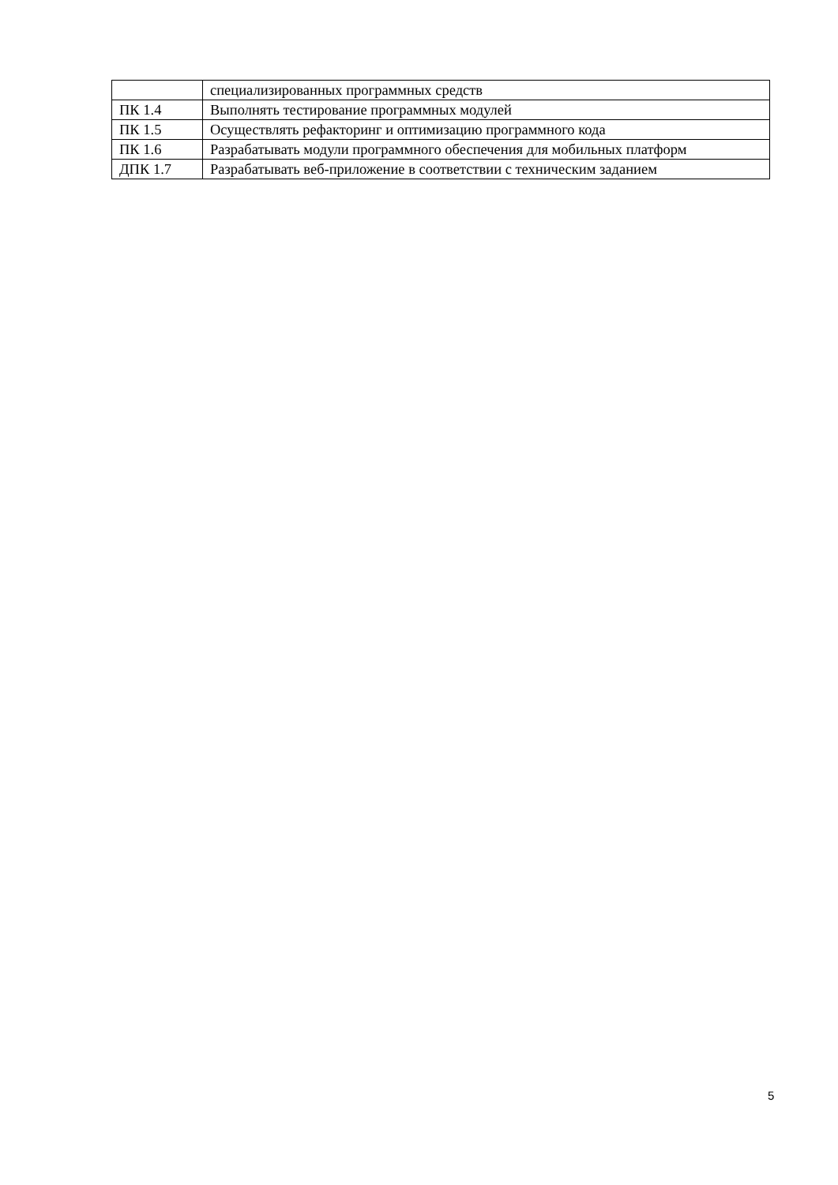| | специализированных программных средств |
| ПК 1.4 | Выполнять тестирование программных модулей |
| ПК 1.5 | Осуществлять рефакторинг и оптимизацию программного кода |
| ПК 1.6 | Разрабатывать модули программного обеспечения для мобильных платформ |
| ДПК 1.7 | Разрабатывать веб-приложение в соответствии с техническим заданием |
5